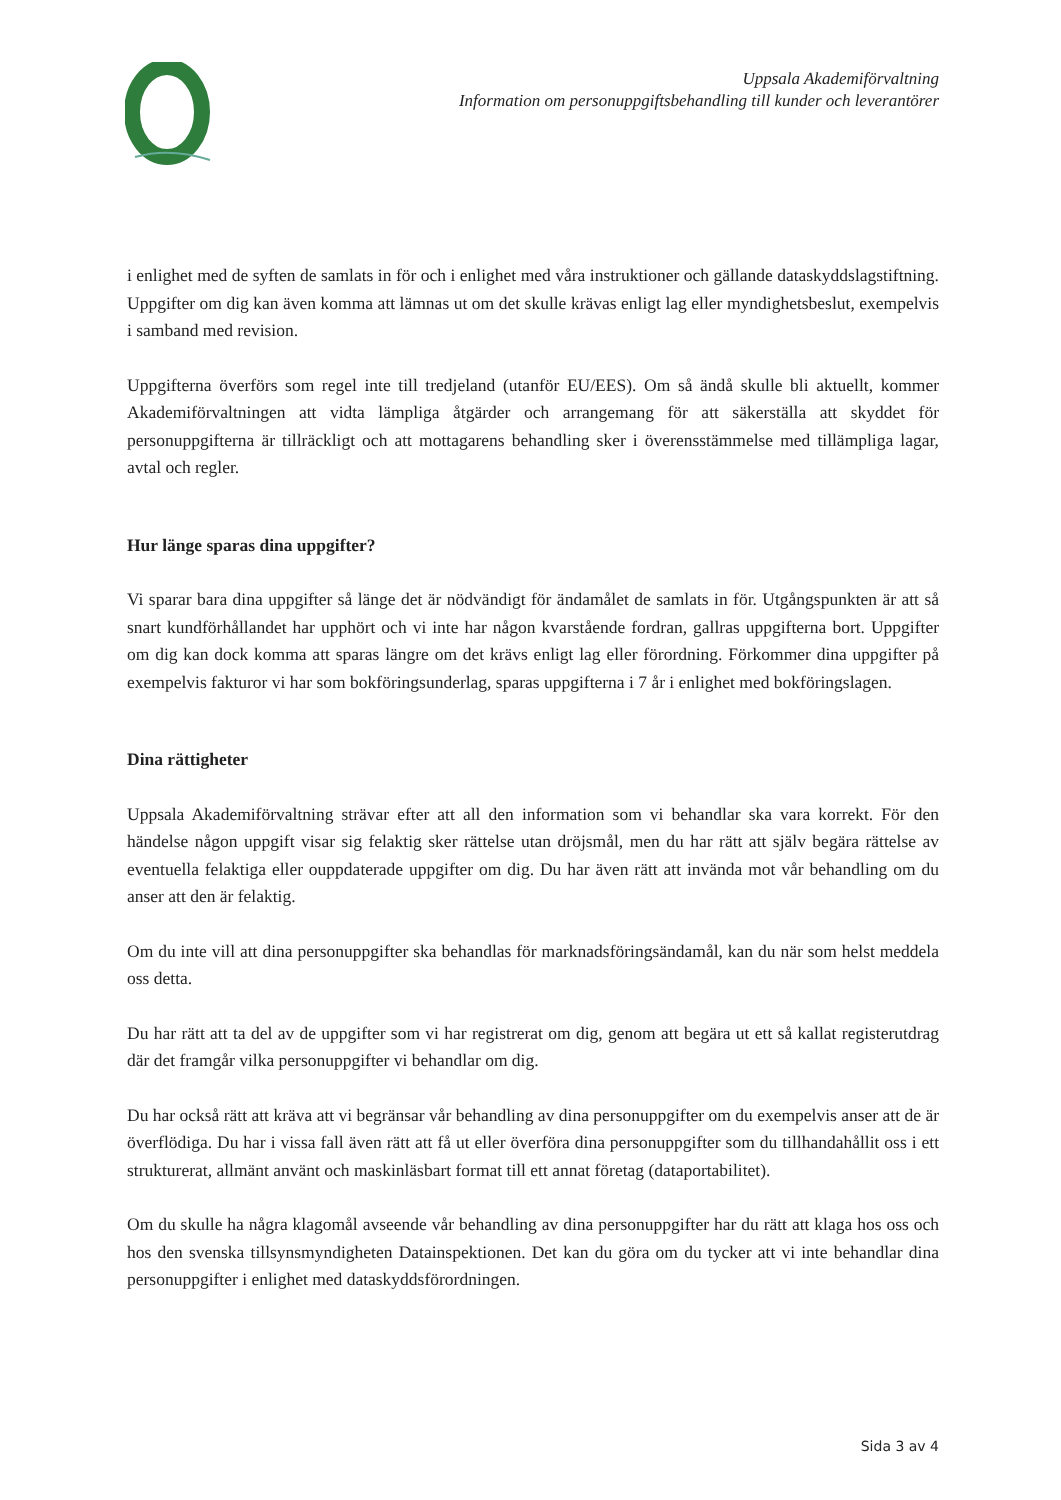Uppsala Akademiförvaltning
Information om personuppgiftsbehandling till kunder och leverantörer
i enlighet med de syften de samlats in för och i enlighet med våra instruktioner och gällande dataskyddslagstiftning. Uppgifter om dig kan även komma att lämnas ut om det skulle krävas enligt lag eller myndighetsbeslut, exempelvis i samband med revision.
Uppgifterna överförs som regel inte till tredjeland (utanför EU/EES). Om så ändå skulle bli aktuellt, kommer Akademiförvaltningen att vidta lämpliga åtgärder och arrangemang för att säkerställa att skyddet för personuppgifterna är tillräckligt och att mottagarens behandling sker i överensstämmelse med tillämpliga lagar, avtal och regler.
Hur länge sparas dina uppgifter?
Vi sparar bara dina uppgifter så länge det är nödvändigt för ändamålet de samlats in för. Utgångspunkten är att så snart kundförhållandet har upphört och vi inte har någon kvarstående fordran, gallras uppgifterna bort. Uppgifter om dig kan dock komma att sparas längre om det krävs enligt lag eller förordning. Förkommer dina uppgifter på exempelvis fakturor vi har som bokföringsunderlag, sparas uppgifterna i 7 år i enlighet med bokföringslagen.
Dina rättigheter
Uppsala Akademiförvaltning strävar efter att all den information som vi behandlar ska vara korrekt. För den händelse någon uppgift visar sig felaktig sker rättelse utan dröjsmål, men du har rätt att själv begära rättelse av eventuella felaktiga eller ouppdaterade uppgifter om dig. Du har även rätt att invända mot vår behandling om du anser att den är felaktig.
Om du inte vill att dina personuppgifter ska behandlas för marknadsföringsändamål, kan du när som helst meddela oss detta.
Du har rätt att ta del av de uppgifter som vi har registrerat om dig, genom att begära ut ett så kallat registerutdrag där det framgår vilka personuppgifter vi behandlar om dig.
Du har också rätt att kräva att vi begränsar vår behandling av dina personuppgifter om du exempelvis anser att de är överflödiga. Du har i vissa fall även rätt att få ut eller överföra dina personuppgifter som du tillhandahållit oss i ett strukturerat, allmänt använt och maskinläsbart format till ett annat företag (dataportabilitet).
Om du skulle ha några klagomål avseende vår behandling av dina personuppgifter har du rätt att klaga hos oss och hos den svenska tillsynsmyndigheten Datainspektionen. Det kan du göra om du tycker att vi inte behandlar dina personuppgifter i enlighet med dataskyddsförordningen.
Sida 3 av 4